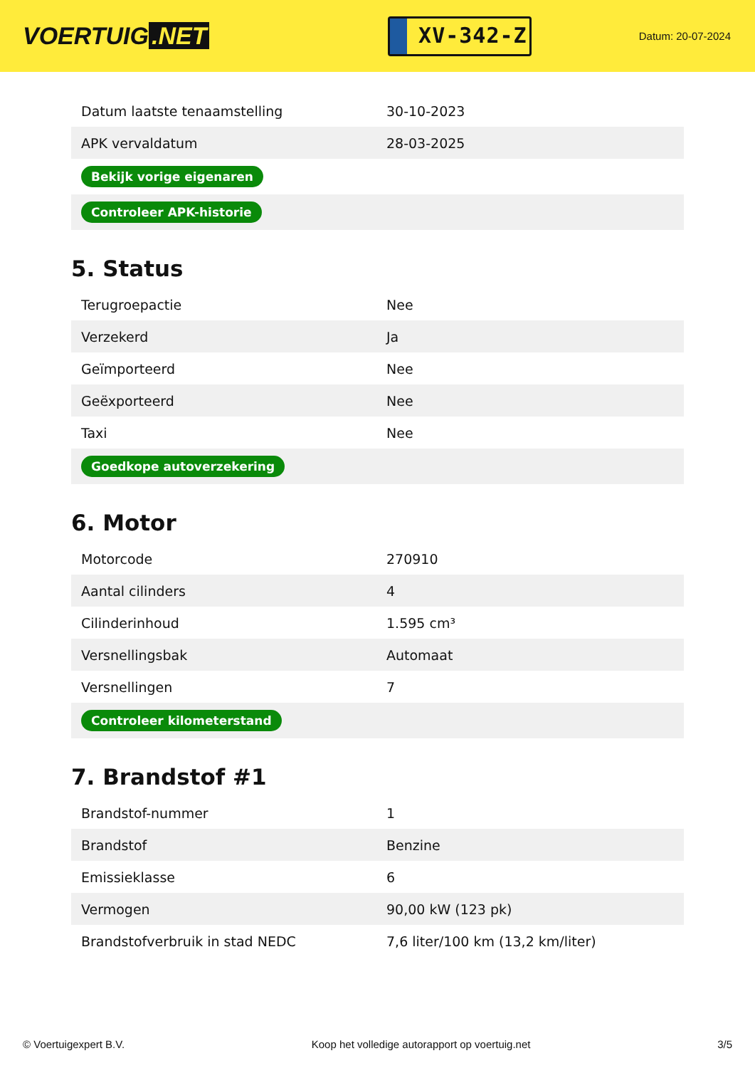VOERTUIG.NET
XV-342-Z
Datum: 20-07-2024
| Datum laatste tenaamstelling | 30-10-2023 |
| APK vervaldatum | 28-03-2025 |
| Bekijk vorige eigenaren | |
| Controleer APK-historie | |
5. Status
| Terugroepactie | Nee |
| Verzekerd | Ja |
| Geïmporteerd | Nee |
| Geëxporteerd | Nee |
| Taxi | Nee |
| Goedkope autoverzekering | |
6. Motor
| Motorcode | 270910 |
| Aantal cilinders | 4 |
| Cilinderinhoud | 1.595 cm³ |
| Versnellingsbak | Automaat |
| Versnellingen | 7 |
| Controleer kilometerstand | |
7. Brandstof #1
| Brandstof-nummer | 1 |
| Brandstof | Benzine |
| Emissieklasse | 6 |
| Vermogen | 90,00 kW (123 pk) |
| Brandstofverbruik in stad NEDC | 7,6 liter/100 km (13,2 km/liter) |
© Voertuigexpert B.V. Koop het volledige autorapport op voertuig.net 3/5